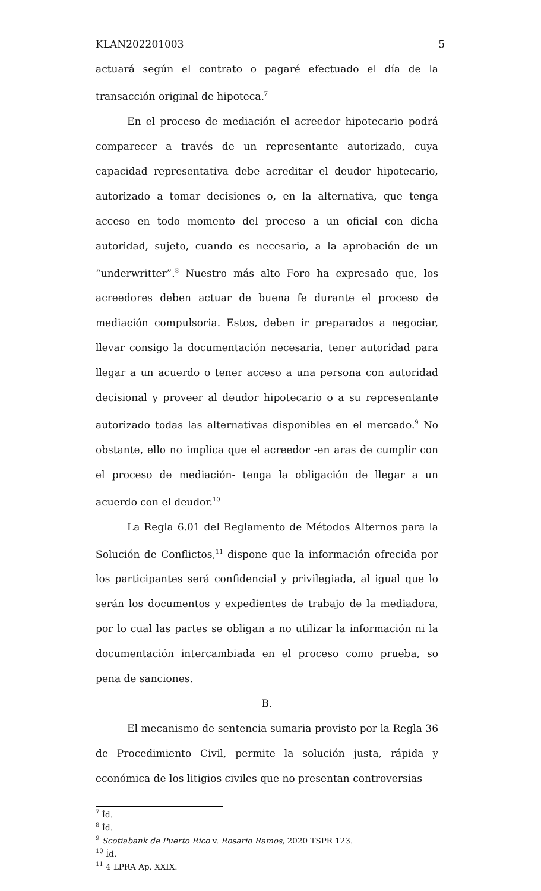KLAN202201003 5
actuará según el contrato o pagaré efectuado el día de la transacción original de hipoteca.<sup>7</sup>
En el proceso de mediación el acreedor hipotecario podrá comparecer a través de un representante autorizado, cuya capacidad representativa debe acreditar el deudor hipotecario, autorizado a tomar decisiones o, en la alternativa, que tenga acceso en todo momento del proceso a un oficial con dicha autoridad, sujeto, cuando es necesario, a la aprobación de un “underwritter”.<sup>8</sup> Nuestro más alto Foro ha expresado que, los acreedores deben actuar de buena fe durante el proceso de mediación compulsoria. Estos, deben ir preparados a negociar, llevar consigo la documentación necesaria, tener autoridad para llegar a un acuerdo o tener acceso a una persona con autoridad decisional y proveer al deudor hipotecario o a su representante autorizado todas las alternativas disponibles en el mercado.<sup>9</sup> No obstante, ello no implica que el acreedor -en aras de cumplir con el proceso de mediación- tenga la obligación de llegar a un acuerdo con el deudor.<sup>10</sup>
La Regla 6.01 del Reglamento de Métodos Alternos para la Solución de Conflictos,<sup>11</sup> dispone que la información ofrecida por los participantes será confidencial y privilegiada, al igual que lo serán los documentos y expedientes de trabajo de la mediadora, por lo cual las partes se obligan a no utilizar la información ni la documentación intercambiada en el proceso como prueba, so pena de sanciones.
B.
El mecanismo de sentencia sumaria provisto por la Regla 36 de Procedimiento Civil, permite la solución justa, rápida y económica de los litigios civiles que no presentan controversias
<sup>7</sup> Íd.
<sup>8</sup> Íd.
<sup>9</sup> Scotiabank de Puerto Rico v. Rosario Ramos, 2020 TSPR 123.
<sup>10</sup> Íd.
<sup>11</sup> 4 LPRA Ap. XXIX.